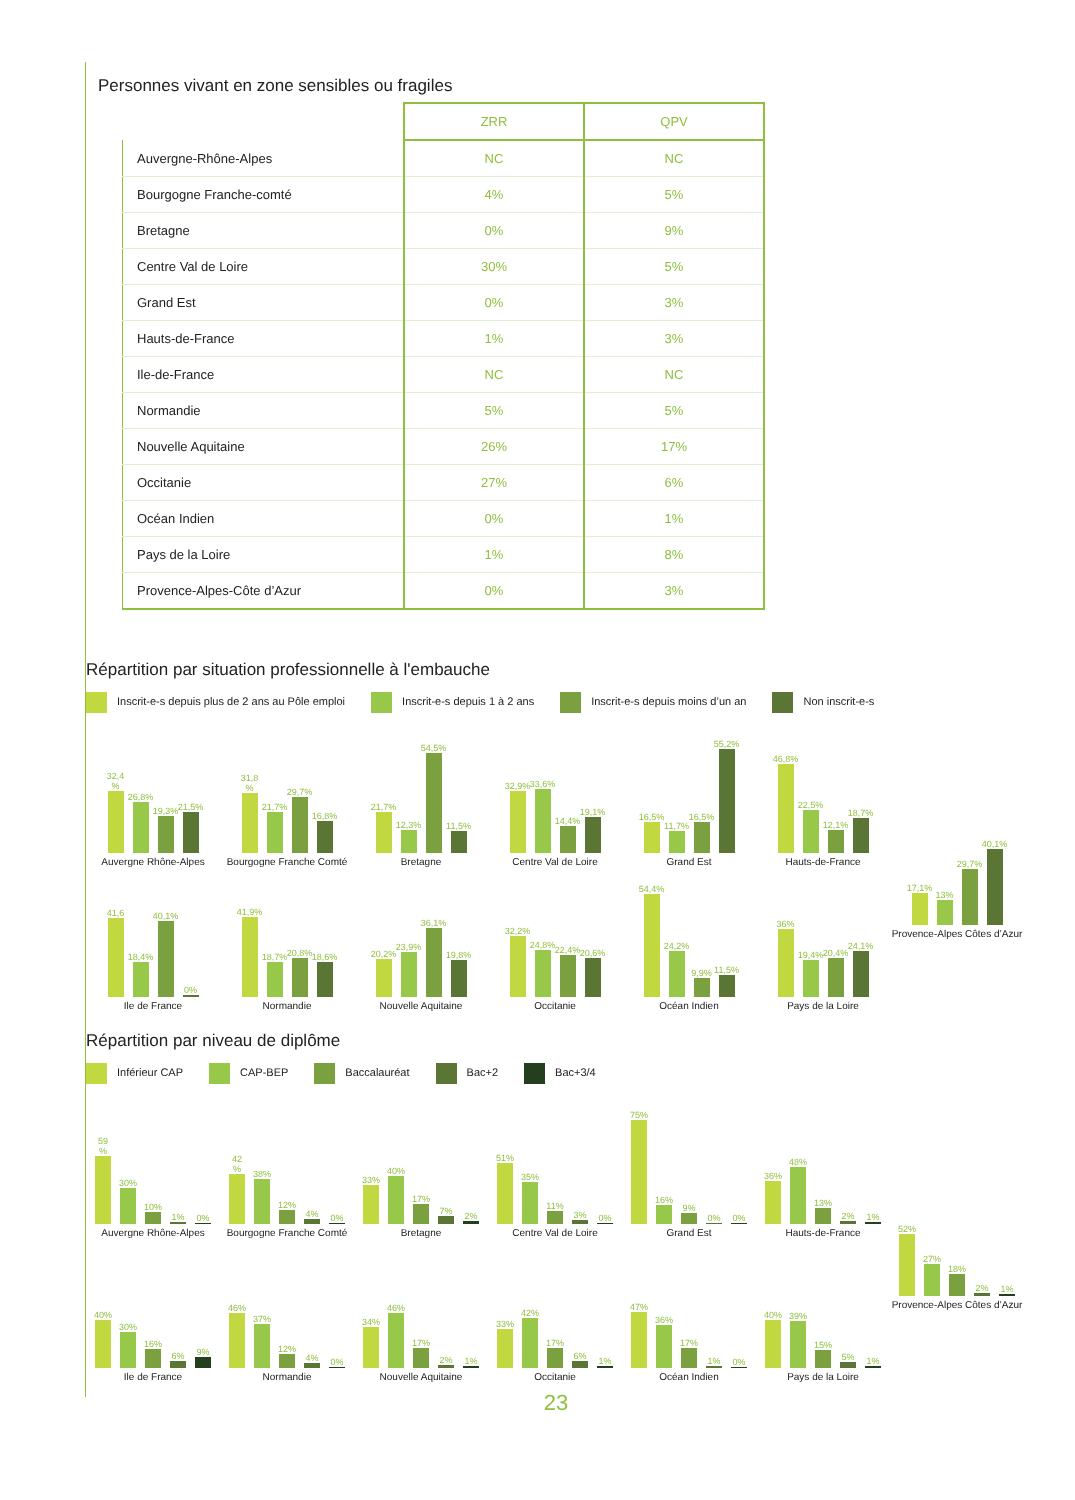Personnes vivant en zone sensibles ou fragiles
| | ZRR | QPV |
| Auvergne-Rhône-Alpes | NC | NC |
| Bourgogne Franche-comté | 4% | 5% |
| Bretagne | 0% | 9% |
| Centre Val de Loire | 30% | 5% |
| Grand Est | 0% | 3% |
| Hauts-de-France | 1% | 3% |
| Ile-de-France | NC | NC |
| Normandie | 5% | 5% |
| Nouvelle Aquitaine | 26% | 17% |
| Occitanie | 27% | 6% |
| Océan Indien | 0% | 1% |
| Pays de la Loire | 1% | 8% |
| Provence-Alpes-Côte d’Azur | 0% | 3% |
Répartition par situation professionnelle à l'embauche
Inscrit-e-s depuis plus de 2 ans au Pôle emploi
Inscrit-e-s depuis 1 à 2 ans
Inscrit-e-s depuis moins d’un an
Non inscrit-e-s
32,4 %
26,8%
19,3%
21,5%
Auvergne Rhône-Alpes
31,8 %
21,7%
29,7%
16,8%
Bourgogne Franche Comté
21,7%
12,3%
54,5%
11,5%
Bretagne
32,9%
33,6%
14,4%
19,1%
Centre Val de Loire
16,5%
11,7%
16,5%
55,2%
Grand Est
46,8%
22,5%
12,1%
18,7%
Hauts-de-France
17,1%
13%
29,7%
40,1%
Provence-Alpes Côtes d’Azur
41,6
18,4%
40,1%
0%
Ile de France
41,9%
18,7%
20,8%
18,6%
Normandie
20,2%
23,9%
36,1%
19,8%
Nouvelle Aquitaine
32,2%
24,8%
22,4%
20,6%
Occitanie
54,4%
24,2%
9,9%
11,5%
Océan Indien
36%
19,4%
20,4%
24,1%
Pays de la Loire
Répartition par niveau de diplôme
Inférieur CAP CAP-BEP Baccalauréat Bac+2 Bac+3/4
59 %
30%
10%
1%
0%
Auvergne Rhône-Alpes
42 %
38%
12%
4%
0%
Bourgogne Franche Comté
33%
40%
17%
7%
2%
Bretagne
51%
35%
11%
3%
0%
Centre Val de Loire
75%
16%
9%
0%
0%
Grand Est
36%
48%
13%
2%
1%
Hauts-de-France
52%
27%
18%
2%
1%
Provence-Alpes Côtes d’Azur
40%
30%
16%
6%
9%
Ile de France
46%
37%
12%
4%
0%
Normandie
34%
46%
17%
2%
1%
Nouvelle Aquitaine
33%
42%
17%
6%
1%
Occitanie
47%
36%
17%
1%
0%
Océan Indien
40%
39%
15%
5%
1%
Pays de la Loire
23